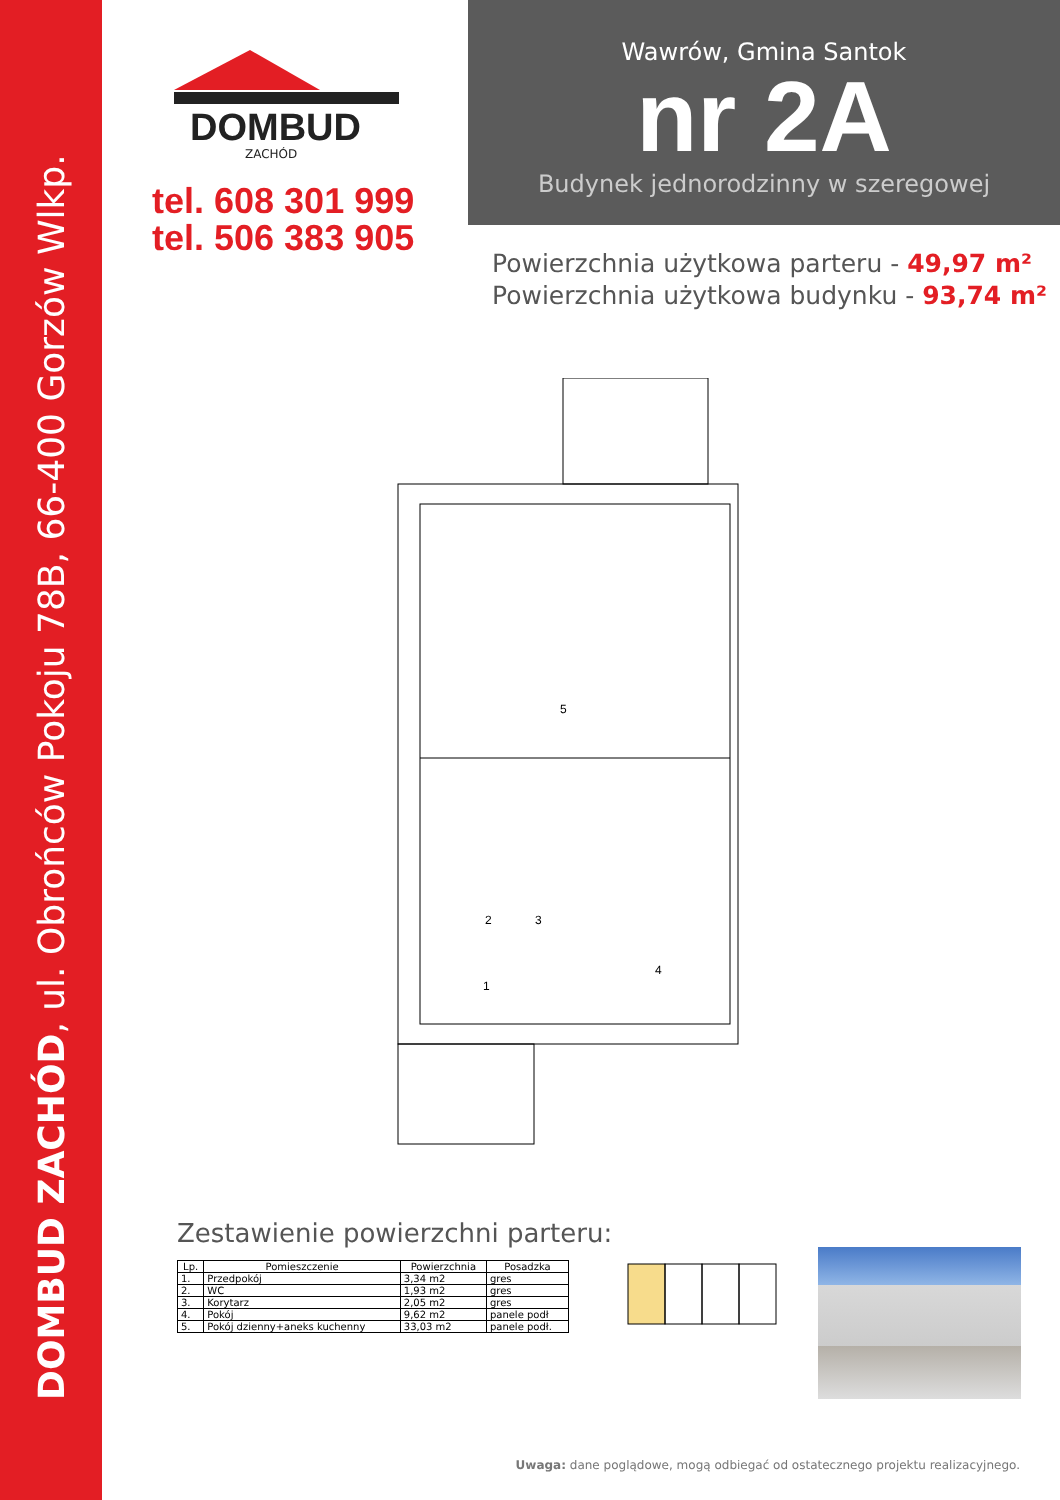DOMBUD ZACHÓD, ul. Obrońców Pokoju 78B, 66-400 Gorzów Wlkp.
DOMBUD
ZACHÓD
tel. 608 301 999
tel. 506 383 905
Wawrów, Gmina Santok
nr 2A
Budynek jednorodzinny w szeregowej
Powierzchnia użytkowa parteru - 49,97 m²
Powierzchnia użytkowa budynku - 93,74 m²
5
2
3
1
4
Zestawienie powierzchni parteru:
| Lp. | Pomieszczenie | Powierzchnia | Posadzka |
| --- | --- | --- | --- |
| 1. | Przedpokój | 3,34 m2 | gres |
| 2. | WC | 1,93 m2 | gres |
| 3. | Korytarz | 2,05 m2 | gres |
| 4. | Pokój | 9,62 m2 | panele podł |
| 5. | Pokój dzienny+aneks kuchenny | 33,03 m2 | panele podł. |
Uwaga: dane poglądowe, mogą odbiegać od ostatecznego projektu realizacyjnego.